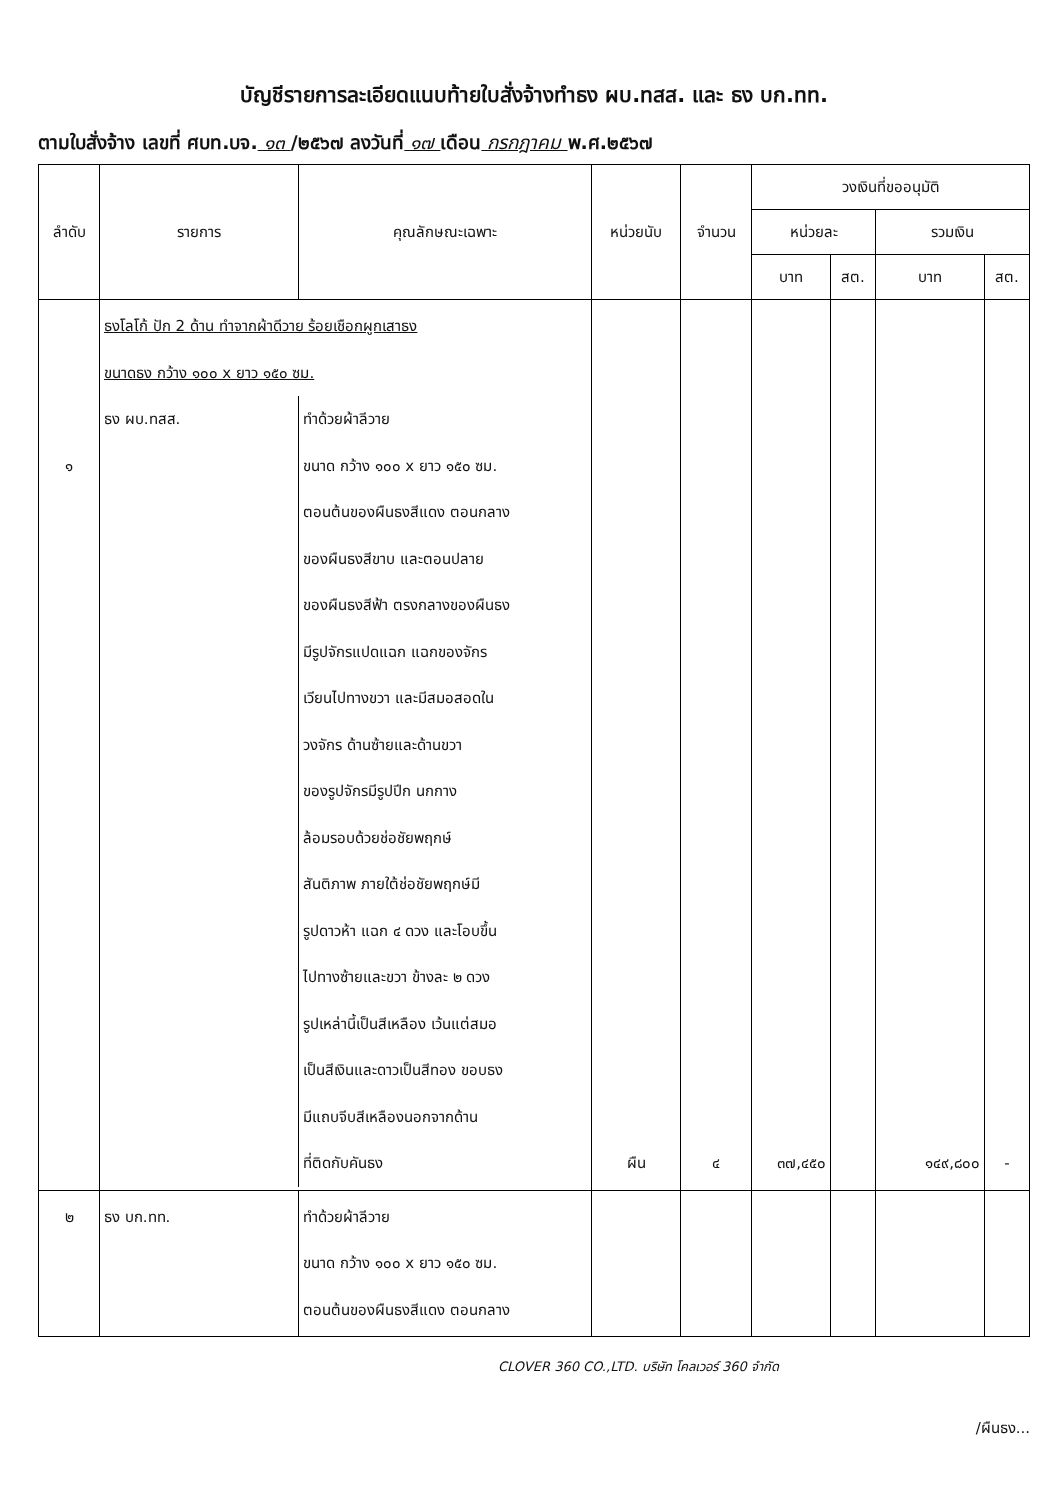บัญชีรายการละเอียดแนบท้ายใบสั่งจ้างทำธง ผบ.ทสส. และ ธง บก.ทท.
ตามใบสั่งจ้าง เลขที่ ศบท.บจ. ๑๓ /๒๕๖๗ ลงวันที่ ๑๗ เดือน กรกฎาคม พ.ศ.๒๕๖๗
| ลำดับ | รายการ | คุณลักษณะเฉพาะ | หน่วยนับ | จำนวน | วงเงินที่ขออนุมัติ | | | |
| --- | --- | --- | --- | --- | --- | --- | --- | --- |
| | | | | | หน่วยละ | | รวมเงิน | |
| | | | | | บาท | สต. | บาท | สต. |
| ๑ | ธงโลโก้ ปัก 2 ด้าน ทำจากผ้าดีวาย ร้อยเชือกผูกเสาธง ขนาดธง กว้าง ๑๐๐ x ยาว ๑๕๐ ซม. / ธง ผบ.ทสส. / ทำด้วยผ้าลีวาย ขนาด กว้าง ๑๐๐ x ยาว ๑๕๐ ซม. ตอนต้นของผืนธงสีแดง ตอนกลาง ของผืนธงสีขาบ และตอนปลาย ของผืนธงสีฟ้า ตรงกลางของผืนธง มีรูปจักรแปดแฉก แฉกของจักร เวียนไปทางขวา และมีสมอสอดใน วงจักร ด้านซ้ายและด้านขวา ของรูปจักรมีรูปปีก นกกาง ล้อมรอบด้วยช่อชัยพฤกษ์ สันติภาพ ภายใต้ช่อชัยพฤกษ์มี รูปดาวห้า แฉก ๔ ดวง และโอบขึ้น ไปทางซ้ายและขวา ข้างละ ๒ ดวง รูปเหล่านี้เป็นสีเหลือง เว้นแต่สมอ เป็นสีเงินและดาวเป็นสีทอง ขอบธง มีแถบจีบสีเหลืองนอกจากด้าน ที่ติดกับคันธง / | | ผืน | ๔ | ๓๗,๔๕๐ | | ๑๔๙,๘๐๐ | - |
| ๒ | ธง บก.ทท. | ทำด้วยผ้าลีวาย ขนาด กว้าง ๑๐๐ x ยาว ๑๕๐ ซม. ตอนต้นของผืนธงสีแดง ตอนกลาง | | | | | | |
CLOVER 360 CO.,LTD. บริษัท โคลเวอร์ 360 จำกัด
/ผืนธง...